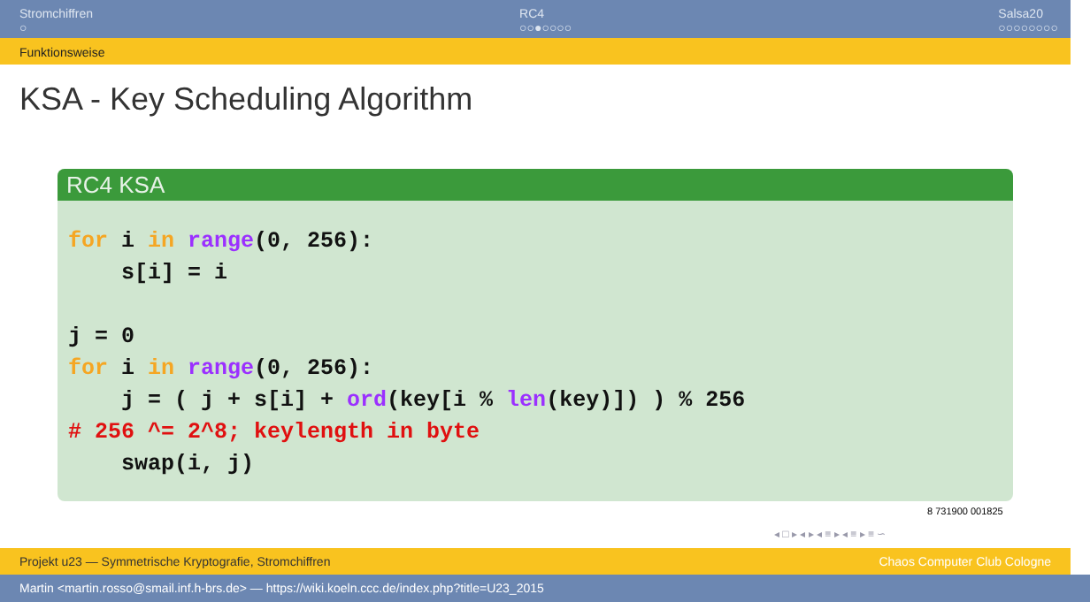Stromchiffren
○
RC4
○○●○○○○
Salsa20
○○○○○○○○
Funktionsweise
KSA - Key Scheduling Algorithm
RC4 KSA
for i in range(0, 256):
    s[i] = i

j = 0
for i in range(0, 256):
    j = ( j + s[i] + ord(key[i % len(key)]) ) % 256
# 256 ^= 2^8; keylength in byte
    swap(i, j)
8 731900 001825
◂ □ ▸ ◂ ▸ ◂ ≡ ▸ ◂ ≡ ▸ ≡ ∽
Projekt u23 — Symmetrische Kryptografie, Stromchiffren Chaos Computer Club Cologne
Martin <martin.rosso@smail.inf.h-brs.de> — https://wiki.koeln.ccc.de/index.php?title=U23_2015